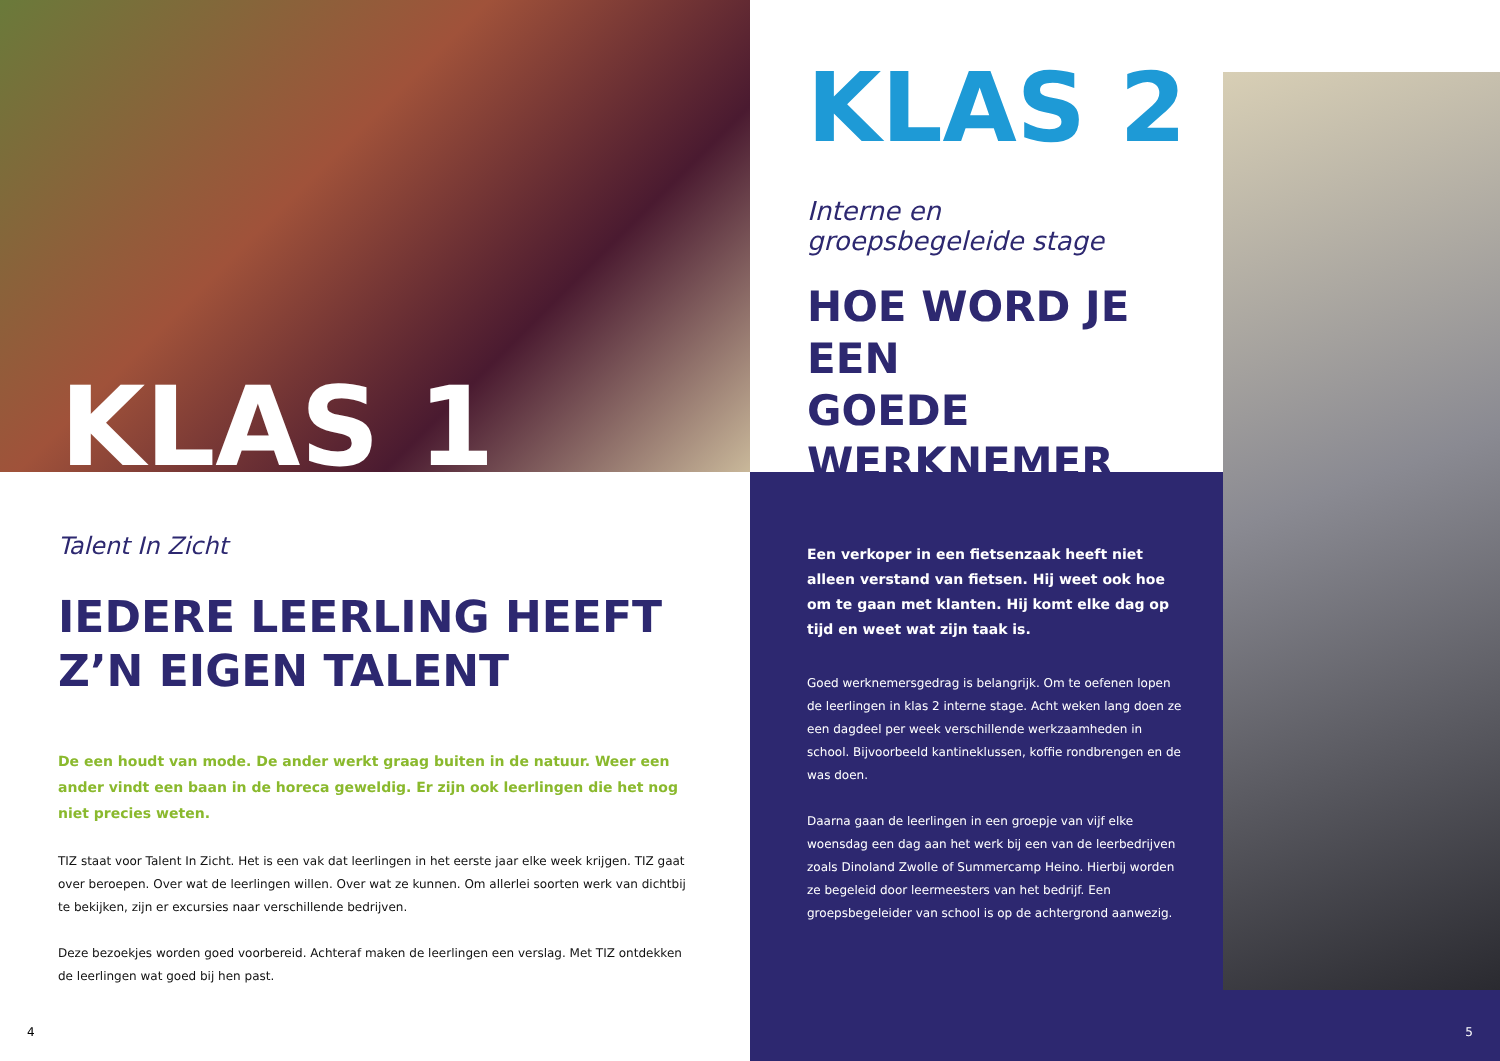KLAS 1
Talent In Zicht
IEDERE LEERLING HEEFT
Z’N EIGEN TALENT
De een houdt van mode. De ander werkt graag buiten in de natuur. Weer een ander vindt een baan in de horeca geweldig. Er zijn ook leerlingen die het nog niet precies weten.
TIZ staat voor Talent In Zicht. Het is een vak dat leerlingen in het eerste jaar elke week krijgen. TIZ gaat over beroepen. Over wat de leerlingen willen. Over wat ze kunnen. Om allerlei soorten werk van dichtbij te bekijken, zijn er excursies naar verschillende bedrijven.
Deze bezoekjes worden goed voorbereid. Achteraf maken de leerlingen een verslag. Met TIZ ontdekken de leerlingen wat goed bij hen past.
4
KLAS 2
Interne en
groepsbegeleide stage
HOE WORD JE EEN
GOEDE WERKNEMER
Een verkoper in een fietsenzaak heeft niet alleen verstand van fietsen. Hij weet ook hoe om te gaan met klanten. Hij komt elke dag op tijd en weet wat zijn taak is.
Goed werknemersgedrag is belangrijk. Om te oefenen lopen de leerlingen in klas 2 interne stage. Acht weken lang doen ze een dagdeel per week verschillende werkzaamheden in school. Bijvoorbeeld kantineklussen, koffie rondbrengen en de was doen.
Daarna gaan de leerlingen in een groepje van vijf elke woensdag een dag aan het werk bij een van de leerbedrijven zoals Dinoland Zwolle of Summercamp Heino. Hierbij worden ze begeleid door leermeesters van het bedrijf. Een groepsbegeleider van school is op de achtergrond aanwezig.
5